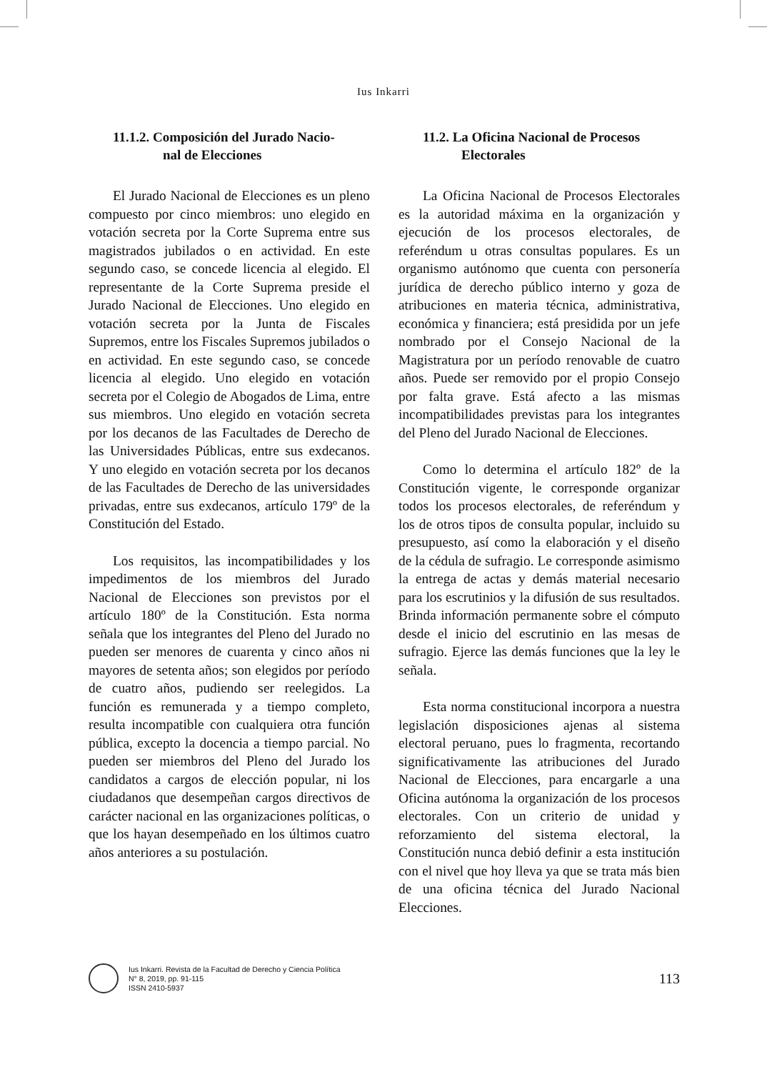Ius Inkarri
11.1.2. Composición del Jurado Nacio-
nal de Elecciones
El Jurado Nacional de Elecciones es un pleno compuesto por cinco miembros: uno elegido en votación secreta por la Corte Suprema entre sus magistrados jubilados o en actividad. En este segundo caso, se concede licencia al elegido. El representante de la Corte Suprema preside el Jurado Nacional de Elecciones. Uno elegido en votación secreta por la Junta de Fiscales Supremos, entre los Fiscales Supremos jubilados o en actividad. En este segundo caso, se concede licencia al elegido. Uno elegido en votación secreta por el Colegio de Abogados de Lima, entre sus miembros. Uno elegido en votación secreta por los decanos de las Facultades de Derecho de las Universidades Públicas, entre sus exdecanos. Y uno elegido en votación secreta por los decanos de las Facultades de Derecho de las universidades privadas, entre sus exdecanos, artículo 179º de la Constitución del Estado.
Los requisitos, las incompatibilidades y los impedimentos de los miembros del Jurado Nacional de Elecciones son previstos por el artículo 180º de la Constitución. Esta norma señala que los integrantes del Pleno del Jurado no pueden ser menores de cuarenta y cinco años ni mayores de setenta años; son elegidos por período de cuatro años, pudiendo ser reelegidos. La función es remunerada y a tiempo completo, resulta incompatible con cualquiera otra función pública, excepto la docencia a tiempo parcial. No pueden ser miembros del Pleno del Jurado los candidatos a cargos de elección popular, ni los ciudadanos que desempeñan cargos directivos de carácter nacional en las organizaciones políticas, o que los hayan desempeñado en los últimos cuatro años anteriores a su postulación.
11.2. La Oficina Nacional de Procesos
Electorales
La Oficina Nacional de Procesos Electorales es la autoridad máxima en la organización y ejecución de los procesos electorales, de referéndum u otras consultas populares. Es un organismo autónomo que cuenta con personería jurídica de derecho público interno y goza de atribuciones en materia técnica, administrativa, económica y financiera; está presidida por un jefe nombrado por el Consejo Nacional de la Magistratura por un período renovable de cuatro años. Puede ser removido por el propio Consejo por falta grave. Está afecto a las mismas incompatibilidades previstas para los integrantes del Pleno del Jurado Nacional de Elecciones.
Como lo determina el artículo 182º de la Constitución vigente, le corresponde organizar todos los procesos electorales, de referéndum y los de otros tipos de consulta popular, incluido su presupuesto, así como la elaboración y el diseño de la cédula de sufragio. Le corresponde asimismo la entrega de actas y demás material necesario para los escrutinios y la difusión de sus resultados. Brinda información permanente sobre el cómputo desde el inicio del escrutinio en las mesas de sufragio. Ejerce las demás funciones que la ley le señala.
Esta norma constitucional incorpora a nuestra legislación disposiciones ajenas al sistema electoral peruano, pues lo fragmenta, recortando significativamente las atribuciones del Jurado Nacional de Elecciones, para encargarle a una Oficina autónoma la organización de los procesos electorales. Con un criterio de unidad y reforzamiento del sistema electoral, la Constitución nunca debió definir a esta institución con el nivel que hoy lleva ya que se trata más bien de una oficina técnica del Jurado Nacional Elecciones.
Ius Inkarri. Revista de la Facultad de Derecho y Ciencia Política
N° 8, 2019, pp. 91-115
ISSN 2410-5937
113